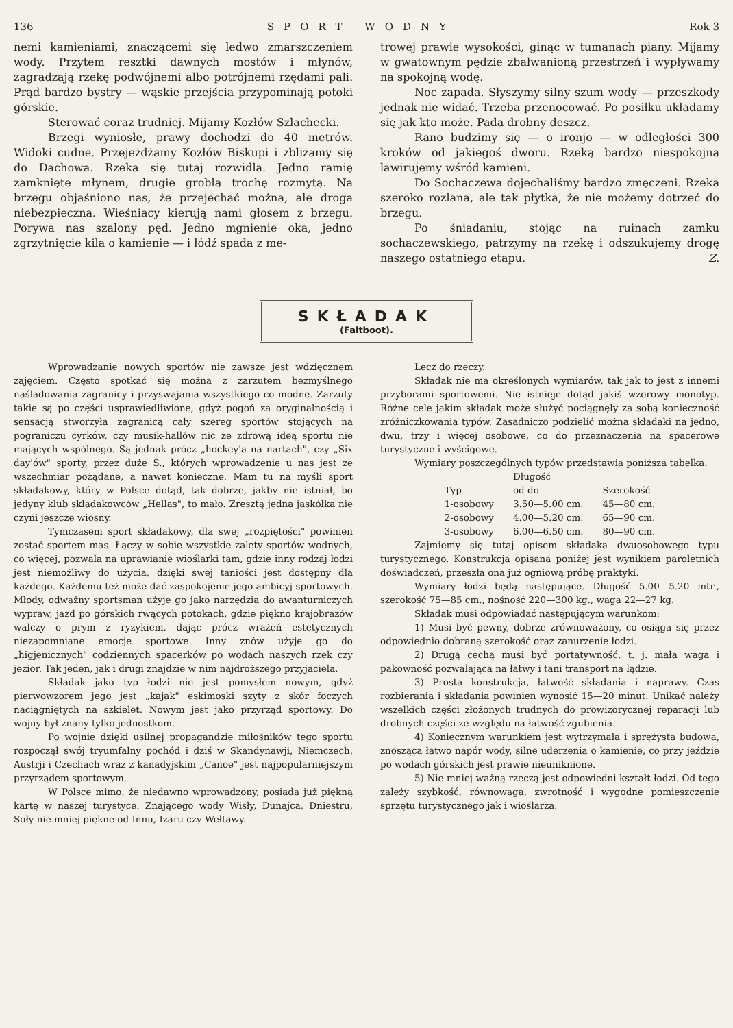136 SPORT WODNY Rok 3
nemi kamieniami, znaczącemi się ledwo zmarszczeniem wody. Przytem resztki dawnych mostów i młynów, zagradzają rzekę podwójnemi albo potrójnemi rzędami pali. Prąd bardzo bystry — wąskie przejścia przypominają potoki górskie.
Sterować coraz trudniej. Mijamy Kozłów Szlachecki.
Brzegi wyniosłe, prawy dochodzi do 40 metrów. Widoki cudne. Przejeżdżamy Kozłów Biskupi i zbliżamy się do Dachowa. Rzeka się tutaj rozwidla. Jedno ramię zamknięte młynem, drugie groblą trochę rozmytą. Na brzegu objaśniono nas, że przejechać można, ale droga niebezpieczna. Wieśniacy kierują nami głosem z brzegu. Porywa nas szalony pęd. Jedno mgnienie oka, jedno zgrzytnięcie kila o kamienie — i łódź spada z me-
trowej prawie wysokości, ginąc w tumanach piany. Mijamy w gwatownym pędzie zbałwanioną przestrzeń i wypływamy na spokojną wodę.
Noc zapada. Słyszymy silny szum wody — przeszkody jednak nie widać. Trzeba przenocować. Po posiłku układamy się jak kto może. Pada drobny deszcz.
Rano budzimy się — o ironjo — w odległości 300 kroków od jakiegoś dworu. Rzeką bardzo niespokojną lawirujemy wśród kamieni.
Do Sochaczewa dojechaliśmy bardzo zmęczeni. Rzeka szeroko rozlana, ale tak płytka, że nie możemy dotrzeć do brzegu.
Po śniadaniu, stojąc na ruinach zamku sochaczewskiego, patrzymy na rzekę i odszukujemy drogę naszego ostatniego etapu. Z.
SKŁADAK
(Faitboot).
Wprowadzanie nowych sportów nie zawsze jest wdzięcznem zajęciem. Często spotkać się można z zarzutem bezmyślnego naśladowania zagranicy i przyswajania wszystkiego co modne. Zarzuty takie są po części usprawiedliwione, gdyż pogoń za oryginalnością i sensacją stworzyła zagranicą cały szereg sportów stojących na pograniczu cyrków, czy musik-hallów nic ze zdrową ideą sportu nie mających wspólnego. Są jednak prócz „hockey'a na nartach", czy „Six day'ów" sporty, przez duże S., których wprowadzenie u nas jest ze wszechmiar pożądane, a nawet konieczne. Mam tu na myśli sport składakowy, który w Polsce dotąd, tak dobrze, jakby nie istniał, bo jedyny klub składakowców „Hellas", to mało. Zresztą jedna jaskółka nie czyni jeszcze wiosny.
Tymczasem sport składakowy, dla swej „rozpiętości" powinien zostać sportem mas. Łączy w sobie wszystkie zalety sportów wodnych, co więcej, pozwala na uprawianie wioślarki tam, gdzie inny rodzaj łodzi jest niemożliwy do użycia, dzięki swej taniości jest dostępny dla każdego. Każdemu też może dać zaspokojenie jego ambicyj sportowych. Młody, odważny sportsman użyje go jako narzędzia do awanturniczych wypraw, jazd po górskich rwących potokach, gdzie piękno krajobrazów walczy o prym z ryzykiem, dając prócz wrażeń estetycznych niezapomniane emocje sportowe. Inny znów użyje go do „higjenicznych" codziennych spacerków po wodach naszych rzek czy jezior. Tak jeden, jak i drugi znajdzie w nim najdroższego przyjaciela.
Składak jako typ łodzi nie jest pomysłem nowym, gdyż pierwowzorem jego jest „kajak" eskimoski szyty z skór foczych naciągniętych na szkielet. Nowym jest jako przyrząd sportowy. Do wojny był znany tylko jednostkom.
Po wojnie dzięki usilnej propagandzie miłośników tego sportu rozpoczął swój tryumfalny pochód i dziś w Skandynawji, Niemczech, Austrji i Czechach wraz z kanadyjskim „Canoe" jest najpopularniejszym przyrządem sportowym.
W Polsce mimo, że niedawno wprowadzony, posiada już piękną kartę w naszej turystyce. Znającego wody Wisły, Dunajca, Dniestru, Soły nie mniej piękne od Innu, Izaru czy Wełtawy.
Lecz do rzeczy.
Składak nie ma określonych wymiarów, tak jak to jest z innemi przyborami sportowemi. Nie istnieje dotąd jakiś wzorowy monotyp. Różne cele jakim składak może służyć pociągnęły za sobą konieczność zróżniczkowania typów. Zasadniczo podzielić można składaki na jedno, dwu, trzy i więcej osobowe, co do przeznaczenia na spacerowe turystyczne i wyścigowe.
Wymiary poszczególnych typów przedstawia poniższa tabelka.
| | Długość | |
| --- | --- | --- |
| Typ | od do | Szerokość |
| 1-osobowy | 3.50—5.00 cm. | 45—80 cm. |
| 2-osobowy | 4.00—5.20 cm. | 65—90 cm. |
| 3-osobowy | 6.00—6.50 cm. | 80—90 cm. |
Zajmiemy się tutaj opisem składaka dwuosobowego typu turystycznego. Konstrukcja opisana poniżej jest wynikiem paroletnich doświadczeń, przeszła ona już ogniową próbę praktyki.
Wymiary łodzi będą następujące. Długość 5.00—5.20 mtr., szerokość 75—85 cm., nośność 220—300 kg., waga 22—27 kg.
Składak musi odpowiadać następującym warunkom:
1) Musi być pewny, dobrze zrównoważony, co osiąga się przez odpowiednio dobraną szerokość oraz zanurzenie łodzi.
2) Drugą cechą musi być portatywność, t. j. mała waga i pakowność pozwalająca na łatwy i tani transport na lądzie.
3) Prosta konstrukcja, łatwość składania i naprawy. Czas rozbierania i składania powinien wynosić 15—20 minut. Unikać należy wszelkich części złożonych trudnych do prowizorycznej reparacji lub drobnych części ze względu na łatwość zgubienia.
4) Koniecznym warunkiem jest wytrzymała i sprężysta budowa, znosząca łatwo napór wody, silne uderzenia o kamienie, co przy jeździe po wodach górskich jest prawie nieuniknione.
5) Nie mniej ważną rzeczą jest odpowiedni kształt łodzi. Od tego zależy szybkość, równowaga, zwrotność i wygodne pomieszczenie sprzętu turystycznego jak i wioślarza.